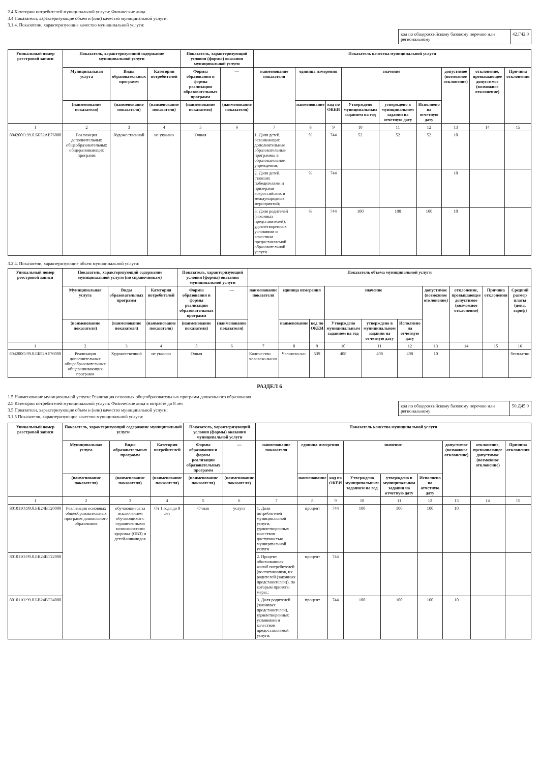2.4 Категории потребителей муниципальной услуги: Физические лица
3.4 Показатели, характеризующие объем и (или) качество муниципальной услуги:
3.1.4. Показатели, характеризующие качество муниципальной услуги:
код по общероссийскому базовому перечню или региональному
42.Г42.0
| Уникальный номер реестровой записи | Показатель, характеризующий содержание муниципальной услуги | | | Показатель, характеризующий условия (формы) оказания муниципальной услуги | | Показатель качества муниципальной услуги | | | | | | | | |
| --- | --- | --- | --- | --- | --- | --- | --- | --- | --- | --- | --- | --- | --- | --- |
| | Муниципальная услуга | Виды образовательных программ | Категория потребителей | Формы образования и формы реализации образовательных программ | — | наименование показателя | единица измерения | | значение | | | допустимое (возможное отклонение) | отклонение, превышающее допустимое (возможное отклонение) | Причина отклонения |
| | (наименование показателя) | (наименование показателя) | (наименование показателя) | (наименование показателя) | (наименование показателя) | | наименование | код по ОКЕИ | Утверждено муниципальным заданием на год | утверждено в муниципальном задании на отчетную дату | Исполнено на отчетную дату | | | |
| 1 | 2 | 3 | 4 | 5 | 6 | 7 | 8 | 9 | 10 | 11 | 12 | 13 | 14 | 15 |
| 804200О.99.0.ББ52АЕ76000 | Реализация дополнительных общеобразовательных общеразвивающих программ | Художественной | не указано | Очная | | 1. Доля детей, осваивающих дополнительные образовательные программы в образовательном учреждении; | % | 744 | 52 | 52 | 52 | 10 | | |
| | | | | | | 2. Доля детей, ставших победителями и призерами всероссийских и международных мероприятий; | % | 744 | | | | 10 | | |
| | | | | | | 3. Доля родителей (законных представителей), удовлетворенных условиями и качеством предоставляемой образовательной услуги | % | 744 | 100 | 100 | 100 | 10 | | |
3.2.4. Показатели, характеризующие объем муниципальной услуги:
| Уникальный номер реестровой записи | Показатель, характеризующий содержание муниципальной услуги (по справочникам) | | | Показатель, характеризующий условия (формы) оказания муниципальной услуги | | Показатель объема муниципальной услуги | | | | | | | | | |
| --- | --- | --- | --- | --- | --- | --- | --- | --- | --- | --- | --- | --- | --- | --- | --- |
| | Муниципальная услуга | Виды образовательных программ | Категория потребителей | Формы образования и формы реализации образовательных программ | — | наименование показателя | единица измерения | | значение | | | допустимое (возможное отклонение) | отклонение, превышающее допустимое (возможное отклонение) | Причина отклонения | Средний размер платы (цена, тариф) |
| | (наименование показателя) | (наименование показателя) | (наименование показателя) | (наименование показателя) | (наименование показателя) | | наименование | код по ОКЕИ | Утверждено муниципальным заданием на год | утверждено в муниципальном задании на отчетную дату | Исполнено на отчетную дату | | | | |
| 1 | 2 | 3 | 4 | 5 | 6 | 7 | 8 | 9 | 10 | 11 | 12 | 13 | 14 | 15 | 16 |
| 804200О.99.0.ББ52АЕ76000 | Реализация дополнительных общеобразовательных общеразвивающих программ | Художественной | не указано | Очная | | Количество человеко-часов | Человеко-час | 539 | 408 | 408 | 408 | 10 | | | бесплатно |
РАЗДЕЛ 6
1.5 Наименование муниципальной услуги: Реализация основных общеобразовательных программ дошкольного образования
код по общероссийскому базовому перечню или региональному
50.Д45.0
2.5 Категории потребителей муниципальной услуги: Физические лица в возрасте до 8 лет
3.5 Показатели, характеризующие объем и (или) качество муниципальной услуги:
3.1.5 Показатели, характеризующие качество муниципальной услуги:
| Уникальный номер реестровой записи | Показатель, характеризующий содержание муниципальной услуги | | | Показатель, характеризующий условия (формы) оказания муниципальной услуги | | Показатель качества муниципальной услуги | | | | | | | | |
| --- | --- | --- | --- | --- | --- | --- | --- | --- | --- | --- | --- | --- | --- | --- |
| | Муниципальная услуга | Виды образовательных программ | Категория потребителей | Формы образования и формы реализации образовательных программ | — | наименование показателя | единица измерения | | значение | | | допустимое (возможное отклонение) | отклонение, превышающее допустимое (возможное отклонение) | Причина отклонения |
| | (наименование показателя) | (наименование показателя) | (наименование показателя) | (наименование показателя) | (наименование показателя) | | наименование | код по ОКЕИ | Утверждено муниципальным заданием на год | утверждено в муниципальном задании на отчетную дату | Исполнено на отчетную дату | | | |
| 1 | 2 | 3 | 4 | 5 | 6 | 7 | 8 | 9 | 10 | 11 | 12 | 13 | 14 | 15 |
| 801011О.99.0.БВ24ВТ20000 | Реализация основных общеобразовательных программ дошкольного образования | обучающиеся за исключением обучающихся с ограниченными возможностями здоровья (ОВЗ) и детей-инвалидов | От 1 года до 8 лет | Очная | услуга | 1. Доля потребителей муниципальной услуги, удовлетворенных качеством доступностью муниципальной услуги | процент | 744 | 100 | 100 | 100 | 10 | | |
| 801011О.99.0.БВ24ВТ22000 | | | | | | 2. Процент обоснованных жалоб потребителей (воспитанников, их родителей (законных представителей)), по которым приняты меры.; | процент | 744 | | | | | | |
| 801011О.99.0.БВ24ВТ24000 | | | | | | 3. Доля родителей (законных представителей), удовлетворенных условиями и качеством предоставляемой услуги. | процент | 744 | 100 | 100 | 100 | 10 | | |